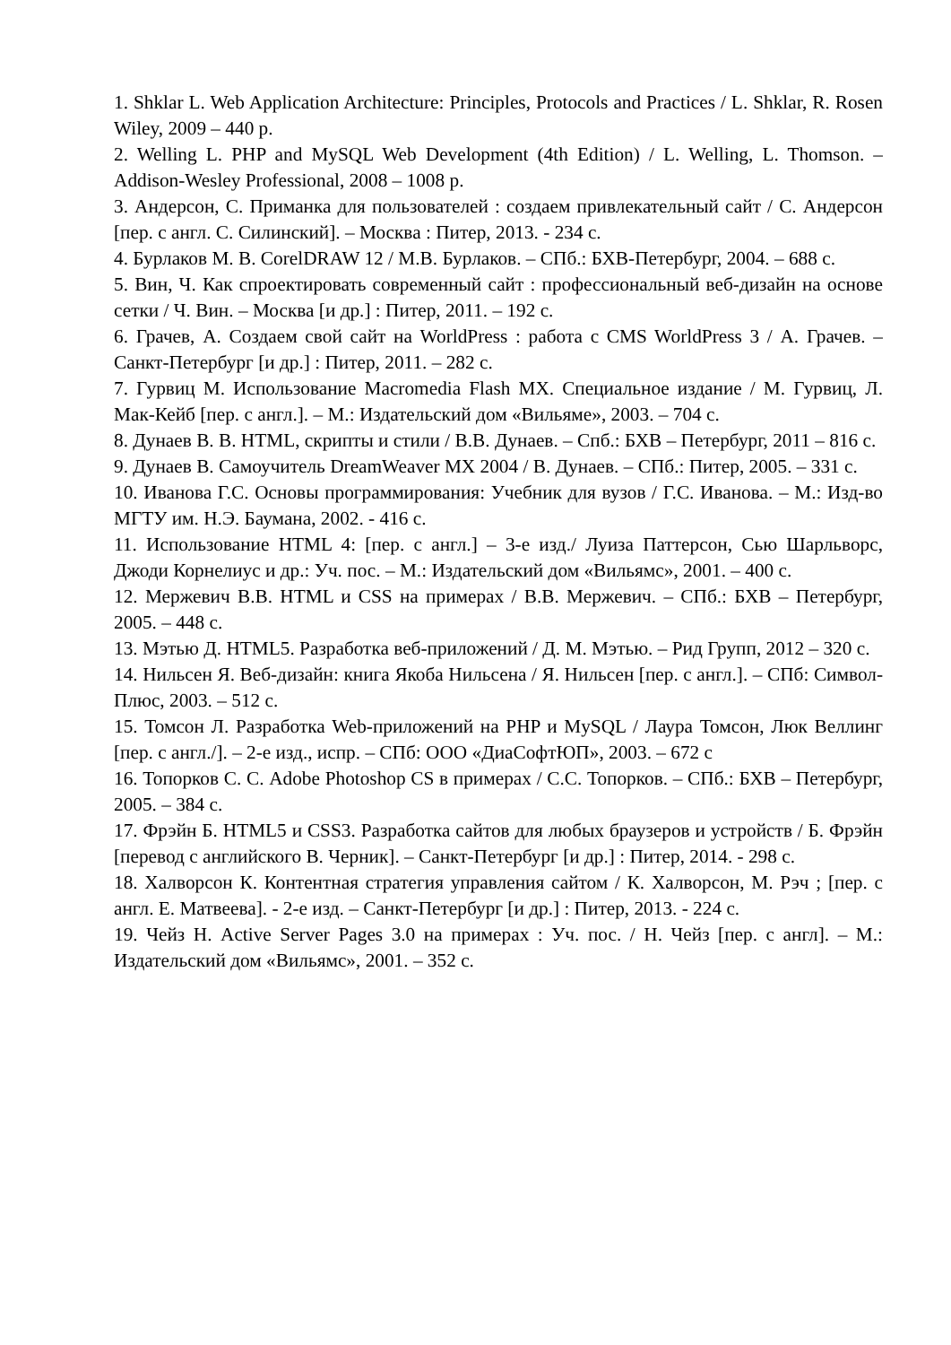1. Shklar L. Web Application Architecture: Principles, Protocols and Practices / L. Shklar, R. Rosen Wiley, 2009 – 440 p.
2. Welling L. PHP and MySQL Web Development (4th Edition) / L. Welling, L. Thomson. – Addison-Wesley Professional, 2008 – 1008 p.
3. Андерсон, С. Приманка для пользователей : создаем привлекательный сайт / С. Андерсон [пер. с англ. С. Силинский]. – Москва : Питер, 2013. - 234 с.
4. Бурлаков М. В. CorelDRAW 12 / М.В. Бурлаков. – СПб.: БХВ-Петербург, 2004. – 688 с.
5. Вин, Ч. Как спроектировать современный сайт : профессиональный веб-дизайн на основе сетки / Ч. Вин. – Москва [и др.] : Питер, 2011. – 192 с.
6. Грачев, А. Создаем свой сайт на WorldPress : работа с CMS WorldPress 3 / А. Грачев. – Санкт-Петербург [и др.] : Питер, 2011. – 282 с.
7. Гурвиц М. Использование Macromedia Flash MX. Специальное издание / М. Гурвиц, Л. Мак-Кейб [пер. с англ.]. – М.: Издательский дом «Вильяме», 2003. – 704 с.
8. Дунаев В. В. HTML, скрипты и стили / В.В. Дунаев. – Спб.: БХВ – Петербург, 2011 – 816 с.
9. Дунаев В. Самоучитель DreamWeaver MX 2004 / В. Дунаев. – СПб.: Питер, 2005. – 331 с.
10. Иванова Г.С. Основы программирования: Учебник для вузов / Г.С. Иванова. – М.: Изд-во МГТУ им. Н.Э. Баумана, 2002. - 416 с.
11. Использование HTML 4: [пер. с англ.] – 3-е изд./ Луиза Паттерсон, Сью Шарльворс, Джоди Корнелиус и др.: Уч. пос. – М.: Издательский дом «Вильямс», 2001. – 400 с.
12. Мержевич В.В. HTML и CSS на примерах / В.В. Мержевич. – СПб.: БХВ – Петербург, 2005. – 448 с.
13. Мэтью Д. HTML5. Разработка веб-приложений / Д. М. Мэтью. – Рид Групп, 2012 – 320 с.
14. Нильсен Я. Веб-дизайн: книга Якоба Нильсена / Я. Нильсен [пер. с англ.]. – СПб: Символ-Плюс, 2003. – 512 с.
15. Томсон Л. Разработка Web-приложений на PHP и MySQL / Лаура Томсон, Люк Веллинг [пер. с англ./]. – 2-е изд., испр. – СПб: ООО «ДиаСофтЮП», 2003. – 672 с
16. Топорков С. С. Adobe Photoshop CS в примерах / С.С. Топорков. – СПб.: БХВ – Петербург, 2005. – 384 с.
17. Фрэйн Б. HTML5 и CSS3. Разработка сайтов для любых браузеров и устройств / Б. Фрэйн [перевод с английского В. Черник]. – Санкт-Петербург [и др.] : Питер, 2014. - 298 с.
18. Халворсон К. Контентная стратегия управления сайтом / К. Халворсон, М. Рэч ; [пер. с англ. Е. Матвеева]. - 2-е изд. – Санкт-Петербург [и др.] : Питер, 2013. - 224 с.
19. Чейз Н. Active Server Pages 3.0 на примерах : Уч. пос. / Н. Чейз [пер. с англ]. – М.: Издательский дом «Вильямс», 2001. – 352 с.